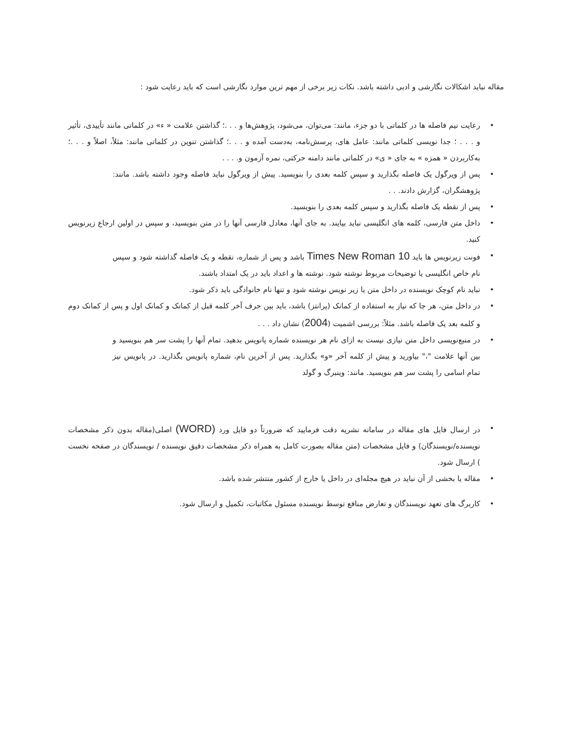مقاله نباید اشکالات نگارشی و ادبی داشته باشد. نکات زیر برخی از مهم ترین موارد نگارشی است که باید رعایت شود :
• رعایت نیم فاصله ها در کلماتی با دو جزء، مانند: می‌توان، می‌شود، پژوهش‌ها و . . .؛ گذاشتن علامت « ء» در کلماتی مانند تأییدی، تأثیر و . . . ؛ جدا نویسی کلماتی مانند: عامل های، پرسش‌نامه، به‌دست آمده و . . .؛ گذاشتن تنوین در کلماتی مانند: مثلاً، اصلاً و . . .؛ به‌کاربردن « همزه » به جای « ی» در کلماتی مانند دامنه حرکتی، نمره آزمون و. . . .
• پس از ویرگول یک فاصله بگذارید و سپس کلمه بعدی را بنویسید. پیش از ویرگول نباید فاصله وجود داشته باشد. مانند: پژوهشگران، گزارش دادند. . .
• پس از نقطه یک فاصله بگذارید و سپس کلمه بعدی را بنویسید.
• داخل متن فارسی، کلمه های انگلیسی نباید بیایند. به جای آنها، معادل فارسی آنها را در متن بنویسید، و سپس در اولین ارجاع زیرنویس کنید.
• فونت زیرنویس ها باید Times New Roman 10 باشد و پس از شماره، نقطه و یک فاصله گذاشته شود و سپس نام خاص انگلیسی یا توضیحات مربوط نوشته شود. نوشته ها و اعداد باید در یک امتداد باشند.
• نباید نام کوچک نویسنده در داخل متن یا زیر نویس نوشته شود و تنها نام خانوادگی باید ذکر شود.
• در داخل متن، هر جا که نیاز به استفاده از کمانک (پرانتز) باشد، باید بین حرف آخر کلمه قبل از کمانک و کمانک اول و پس از کمانک دوم و کلمه بعد یک فاصله باشد. مثلاً: بررسی اشمیت (2004) نشان داد . . .
• در منبع‌نویسی داخل متن نیازی نیست به ازای نام هر نویسنده شماره پانویس بدهید. تمام آنها را پشت سر هم بنویسید و بین آنها علامت "،" بیاورید و پیش از کلمه آخر «و» بگذارید. پس از آخرین نام، شماره پانویس بگذارید. در پانویس نیز تمام اسامی را پشت سر هم بنویسید. مانند: وینبرگ و گولد
• در ارسال فایل های مقاله در سامانه نشریه دقت فرمایید که ضرورتاً دو فایل ورد (WORD) اصلی(مقاله بدون ذکر مشخصات نویسنده/نویسندگان) و فایل مشخصات (متن مقاله بصورت کامل به همراه ذکر مشخصات دقیق نویسنده / نویسندگان در صفحه نخست ) ارسال شود.
• مقاله یا بخشی از آن نباید در هیچ مجله‌ای در داخل یا خارج از کشور منتشر شده باشد.
• کاربرگ های تعهد نویسندگان و تعارض منافع توسط نویسنده مسئول مکاتبات، تکمیل و ارسال شود.